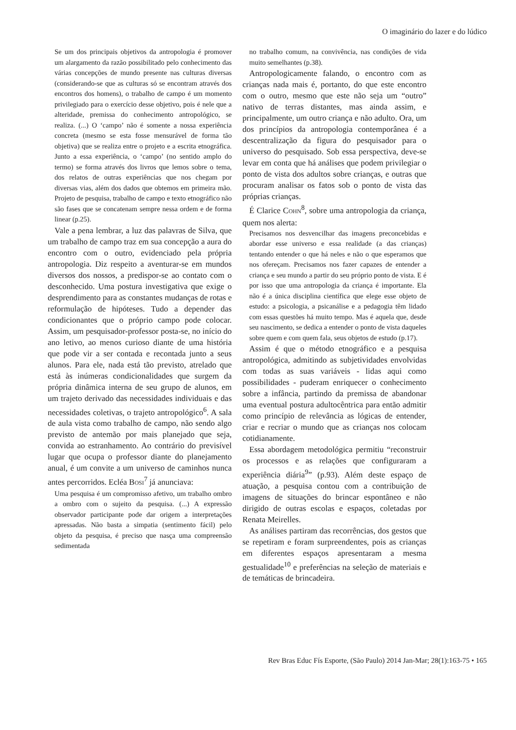O imaginário do lazer e do lúdico
Se um dos principais objetivos da antropologia é promover um alargamento da razão possibilitado pelo conhecimento das várias concepções de mundo presente nas culturas diversas (considerando-se que as culturas só se encontram através dos encontros dos homens), o trabalho de campo é um momento privilegiado para o exercício desse objetivo, pois é nele que a alteridade, premissa do conhecimento antropológico, se realiza. (...) O ‘campo’ não é somente a nossa experiência concreta (mesmo se esta fosse mensurável de forma tão objetiva) que se realiza entre o projeto e a escrita etnográfica. Junto a essa experiência, o ‘campo’ (no sentido amplo do termo) se forma através dos livros que lemos sobre o tema, dos relatos de outras experiências que nos chegam por diversas vias, além dos dados que obtemos em primeira mão. Projeto de pesquisa, trabalho de campo e texto etnográfico não são fases que se concatenam sempre nessa ordem e de forma linear (p.25).
Vale a pena lembrar, a luz das palavras de Silva, que um trabalho de campo traz em sua concepção a aura do encontro com o outro, evidenciado pela própria antropologia. Diz respeito a aventurar-se em mundos diversos dos nossos, a predispor-se ao contato com o desconhecido. Uma postura investigativa que exige o desprendimento para as constantes mudanças de rotas e reformulação de hipóteses. Tudo a depender das condicionantes que o próprio campo pode colocar. Assim, um pesquisador-professor posta-se, no início do ano letivo, ao menos curioso diante de uma história que pode vir a ser contada e recontada junto a seus alunos. Para ele, nada está tão previsto, atrelado que está às inúmeras condicionalidades que surgem da própria dinâmica interna de seu grupo de alunos, em um trajeto derivado das necessidades individuais e das necessidades coletivas, o trajeto antropológico<sup>6</sup>. A sala de aula vista como trabalho de campo, não sendo algo previsto de antemão por mais planejado que seja, convida ao estranhamento. Ao contrário do previsível lugar que ocupa o professor diante do planejamento anual, é um convite a um universo de caminhos nunca antes percorridos. Ecléa BOSI<sup>7</sup> já anunciava:
Uma pesquisa é um compromisso afetivo, um trabalho ombro a ombro com o sujeito da pesquisa. (...) A expressão observador participante pode dar origem a interpretações apressadas. Não basta a simpatia (sentimento fácil) pelo objeto da pesquisa, é preciso que nasça uma compreensão sedimentada
no trabalho comum, na convivência, nas condições de vida muito semelhantes (p.38).
Antropologicamente falando, o encontro com as crianças nada mais é, portanto, do que este encontro com o outro, mesmo que este não seja um “outro” nativo de terras distantes, mas ainda assim, e principalmente, um outro criança e não adulto. Ora, um dos princípios da antropologia contemporânea é a descentralização da figura do pesquisador para o universo do pesquisado. Sob essa perspectiva, deve-se levar em conta que há análises que podem privilegiar o ponto de vista dos adultos sobre crianças, e outras que procuram analisar os fatos sob o ponto de vista das próprias crianças.
É Clarice COHN<sup>8</sup>, sobre uma antropologia da criança, quem nos alerta:
Precisamos nos desvencilhar das imagens preconcebidas e abordar esse universo e essa realidade (a das crianças) tentando entender o que há neles e não o que esperamos que nos ofereçam. Precisamos nos fazer capazes de entender a criança e seu mundo a partir do seu próprio ponto de vista. E é por isso que uma antropologia da criança é importante. Ela não é a única disciplina científica que elege esse objeto de estudo: a psicologia, a psicanálise e a pedagogia têm lidado com essas questões há muito tempo. Mas é aquela que, desde seu nascimento, se dedica a entender o ponto de vista daqueles sobre quem e com quem fala, seus objetos de estudo (p.17).
Assim é que o método etnográfico e a pesquisa antropológica, admitindo as subjetividades envolvidas com todas as suas variáveis - lidas aqui como possibilidades - puderam enriquecer o conhecimento sobre a infância, partindo da premissa de abandonar uma eventual postura adultocêntrica para então admitir como princípio de relevância as lógicas de entender, criar e recriar o mundo que as crianças nos colocam cotidianamente.
Essa abordagem metodológica permitiu “reconstruir os processos e as relações que configuraram a experiência diária<sup>9</sup>” (p.93). Além deste espaço de atuação, a pesquisa contou com a contribuição de imagens de situações do brincar espontâneo e não dirigido de outras escolas e espaços, coletadas por Renata Meirelles.
As análises partiram das recorrências, dos gestos que se repetiram e foram surpreendentes, pois as crianças em diferentes espaços apresentaram a mesma gestualidade<sup>10</sup> e preferências na seleção de materiais e de temáticas de brincadeira.
Rev Bras Educ Fís Esporte, (São Paulo) 2014 Jan-Mar; 28(1):163-75 • 165